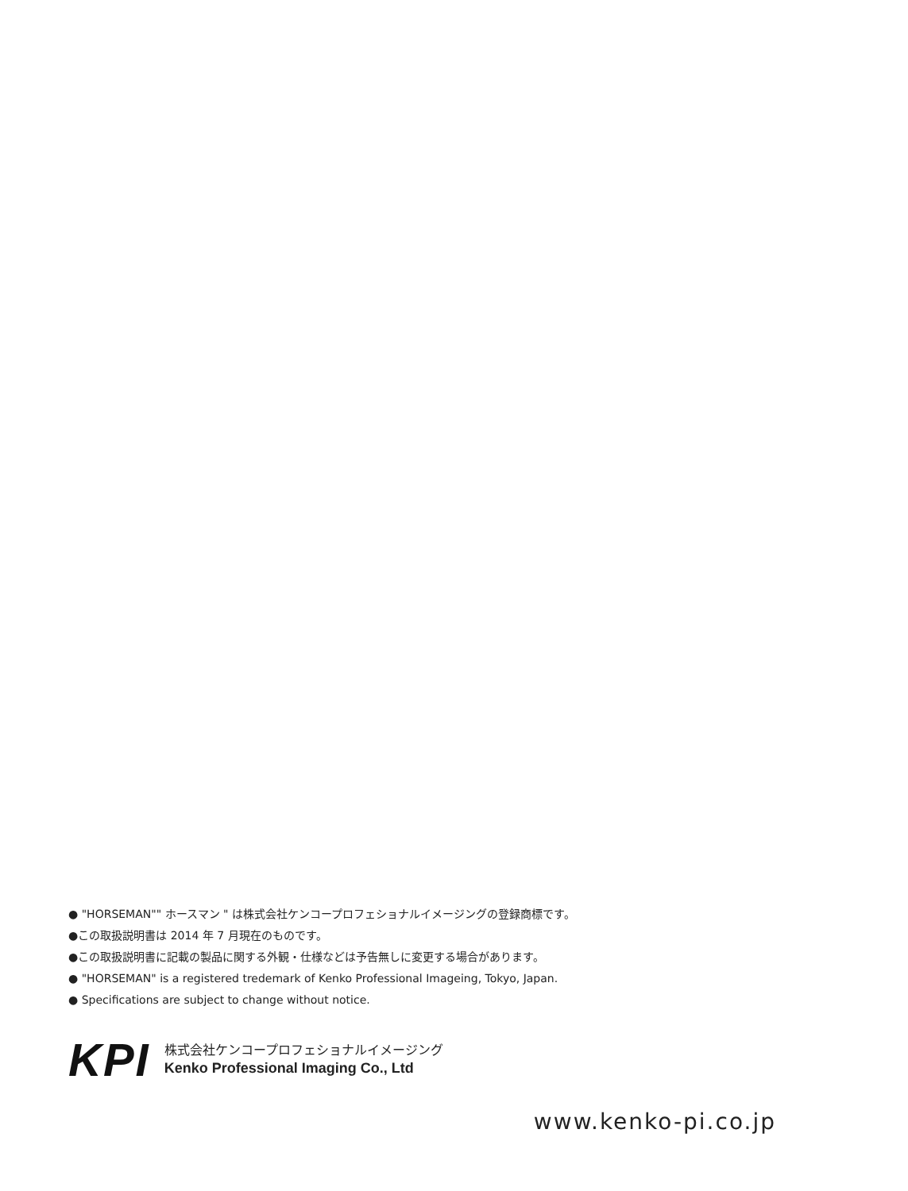● "HORSEMAN"" ホースマン " は株式会社ケンコープロフェショナルイメージングの登録商標です。
●この取扱説明書は 2014 年 7 月現在のものです。
●この取扱説明書に記載の製品に関する外観・仕様などは予告無しに変更する場合があります。
● "HORSEMAN" is a registered tredemark of Kenko Professional Imageing, Tokyo, Japan.
● Specifications are subject to change without notice.
KPI
株式会社ケンコープロフェショナルイメージング
Kenko Professional Imaging Co., Ltd
www.kenko-pi.co.jp